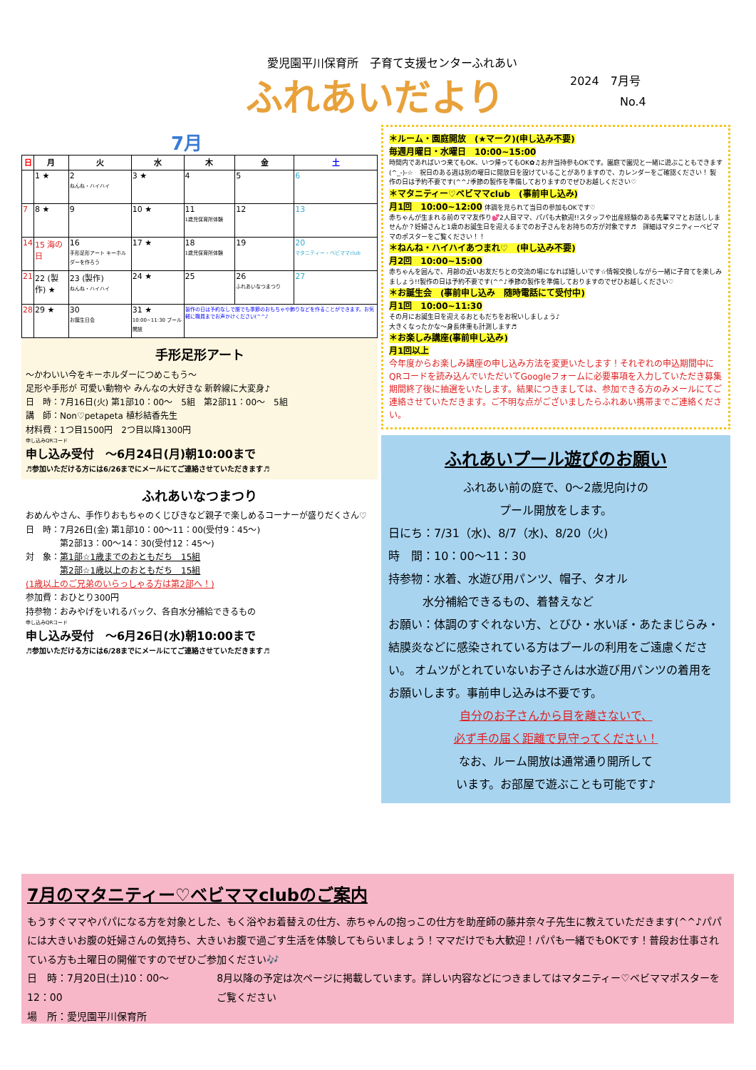愛児園平川保育所　子育て支援センターふれあい
ふれあいだより 2024　7月号
No.4
7月
| 日 | 月 | 火 | 水 | 木 | 金 | 土 |
| --- | --- | --- | --- | --- | --- | --- |
| | 1 ★ | 2 ねんね・ハイハイ | 3 ★ | 4 | 5 | 6 |
| 7 | 8 ★ | 9 | 10 ★ | 11 1歳児保育所体験 | 12 | 13 |
| 14 | 15 海の日 | 16 手形足形アート キーホルダーを作ろう | 17 ★ | 18 1歳児保育所体験 | 19 | 20 マタニティー・ベビママclub |
| 21 | 22 (製作) ★ | 23 (製作) ねんね・ハイハイ | 24 ★ | 25 | 26 ふれあいなつまつり | 27 |
| 28 | 29 ★ | 30 お誕生日会 | 31 ★ 10:00~11:30 プール開放 | 製作の日は予約なしで誰でも季節のおもちゃや飾りなどを作ることができます。お気軽に職員までお声かけください(^^♪ | | |
手形足形アート
～かわいい今をキーホルダーにつめこもう～
足形や手形が 可愛い動物や みんなの大好きな 新幹線に大変身♪
日　時：7月16日(火) 第1部10：00～　5組　第2部11：00～　5組
講　師：Non♡petapeta 植杉結香先生
材料費：1つ目1500円　2つ目以降1300円
申し込みQRコード
申し込み受付　～6月24日(月)朝10:00まで
♬参加いただける方には6/26までにメールにてご連絡させていただきます♬
ふれあいなつまつり
おめんやさん、手作りおもちゃのくじびきなど親子で楽しめるコーナーが盛りだくさん♡
日　時：7月26日(金) 第1部10：00～11：00(受付9：45～)
　　　　第2部13：00～14：30(受付12：45～)
対　象：第1部☆1歳までのおともだち　15組
　　　　第2部☆1歳以上のおともだち　15組
(1歳以上のご兄弟のいらっしゃる方は第2部へ！)
参加費：おひとり300円
持参物：おみやげをいれるバック、各自水分補給できるもの
申し込みQRコード
申し込み受付　～6月26日(水)朝10:00まで
♬参加いただける方には6/28までにメールにてご連絡させていただきます♬
＊ルーム・園庭開放　(★マーク)(申し込み不要)
毎週月曜日・水曜日　10:00~15:00
時間内であればいつ来てもOK、いつ帰ってもOK✿♫お弁当持参もOKです。園庭で園児と一緒に遊ぶこともできます(^_-)-☆　祝日のある週は別の曜日に開放日を設けていることがありますので、カレンダーをご確認ください！ 製作の日は予約不要です(^^♪季節の製作を準備しておりますのでぜひお越しください♡
＊マタニティー♡ベビママclub　(事前申し込み)
月1回　10:00~12:00 体調を見られて当日の参加もOKです♡
赤ちゃんが生まれる前のママ友作り💕2人目ママ、パパも大歓迎!!スタッフや出産経験のある先輩ママとお話ししませんか？妊婦さんと1歳のお誕生日を迎えるまでのお子さんをお持ちの方が対象です♬　詳細はマタニティーベビママのポスターをご覧ください！！
＊ねんね・ハイハイあつまれ♡　(申し込み不要)
月2回　10:00~15:00
赤ちゃんを囲んで、月齢の近いお友だちとの交流の場になれば嬉しいです☆情報交換しながら一緒に子育てを楽しみましょう!!製作の日は予約不要です(^^♪季節の製作を準備しておりますのでぜひお越しください♡
＊お誕生会　(事前申し込み　随時電話にて受付中)
月1回　10:00~11:30
その月にお誕生日を迎えるおともだちをお祝いしましょう♪
大きくなったかな～身長体重も計測します♬
＊お楽しみ講座(事前申し込み)
月1回以上
今年度からお楽しみ講座の申し込み方法を変更いたします！それぞれの申込期間中にQRコードを読み込んでいただいてGoogleフォームに必要事項を入力していただき募集期間終了後に抽選をいたします。結果につきましては、参加できる方のみメールにてご連絡させていただきます。ご不明な点がございましたらふれあい携帯までご連絡ください。
ふれあいプール遊びのお願い
ふれあい前の庭で、0～2歳児向けの
プール開放をします。
日にち：7/31（水)、8/7（水)、8/20（火)
時　間：10：00～11：30
持参物：水着、水遊び用パンツ、帽子、タオル
　　　水分補給できるもの、着替えなど
お願い：体調のすぐれない方、とびひ・水いぼ・あたまじらみ・結膜炎などに感染されている方はプールの利用をご遠慮ください。 オムツがとれていないお子さんは水遊び用パンツの着用をお願いします。事前申し込みは不要です。
自分のお子さんから目を離さないで、
必ず手の届く距離で見守ってください！
なお、ルーム開放は通常通り開所して
います。お部屋で遊ぶことも可能です♪
7月のマタニティー♡ベビママclubのご案内
もうすぐママやパパになる方を対象とした、もく浴やお着替えの仕方、赤ちゃんの抱っこの仕方を助産師の藤井奈々子先生に教えていただきます(^^♪パパには大きいお腹の妊婦さんの気持ち、大きいお腹で過ごす生活を体験してもらいましょう！ママだけでも大歓迎！パパも一緒でもOKです！普段お仕事されている方も土曜日の開催ですのでぜひご参加ください🎶
日　時：7月20日(土)10：00～12：00
場　所：愛児園平川保育所
8月以降の予定は次ページに掲載しています。詳しい内容などにつきましてはマタニティー♡ベビママポスターをご覧ください